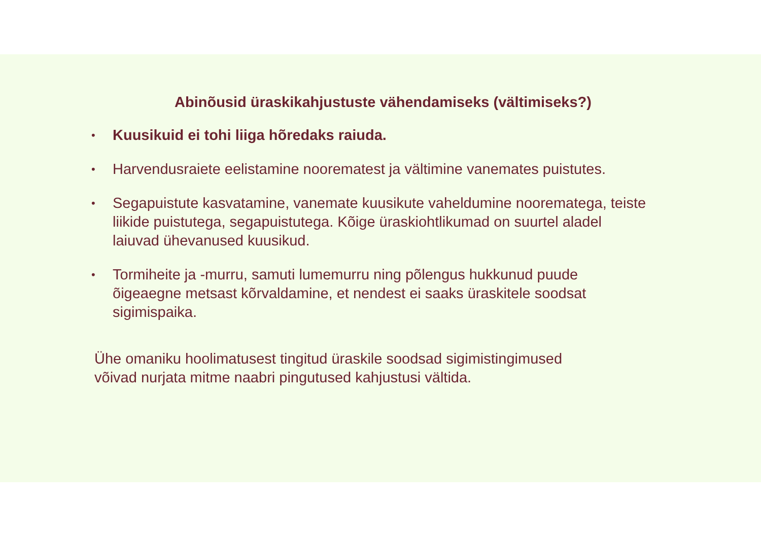Abinõusid üraskikahjustuste vähendamiseks (vältimiseks?)
• Kuusikuid ei tohi liiga hõredaks raiuda.
• Harvendusraiete eelistamine noorematest ja vältimine vanemates puistutes.
• Segapuistute kasvatamine, vanemate kuusikute vaheldumine nooremategа, teiste liikide puistutega, segapuistutega. Kõige üraskiohtlikumad on suurtel aladel laiuvad ühevanused kuusikud.
• Tormiheite ja -murru, samuti lumemurru ning põlengus hukkunud puude õigeaegne metsast kõrvaldamine, et nendest ei saaks üraskitele soodsat sigimispaika.
Ühe omaniku hoolimatusest tingitud üraskile soodsad sigimistingimused
võivad nurjata mitme naabri pingutused kahjustusi vältida.